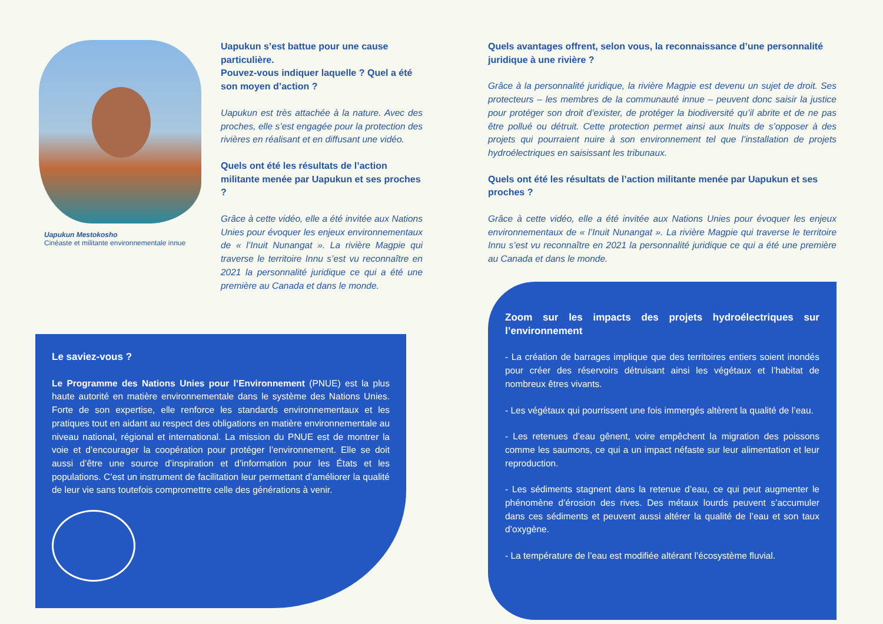Uapukun Mestokosho
Cinéaste et militante environnementale innue
Uapukun s’est battue pour une cause particulière.
Pouvez-vous indiquer laquelle ? Quel a été son moyen d’action ?
Uapukun est très attachée à la nature. Avec des proches, elle s’est engagée pour la protection des rivières en réalisant et en diffusant une vidéo.
Quels ont été les résultats de l’action militante menée par Uapukun et ses proches ?
Grâce à cette vidéo, elle a été invitée aux Nations Unies pour évoquer les enjeux environnementaux de « l’Inuit Nunangat ». La rivière Magpie qui traverse le territoire Innu s’est vu reconnaître en 2021 la personnalité juridique ce qui a été une première au Canada et dans le monde.
Le saviez-vous ?
Le Programme des Nations Unies pour l’Environnement (PNUE) est la plus haute autorité en matière environnementale dans le système des Nations Unies. Forte de son expertise, elle renforce les standards environnementaux et les pratiques tout en aidant au respect des obligations en matière environnementale au niveau national, régional et international. La mission du PNUE est de montrer la voie et d’encourager la coopération pour protéger l’environnement. Elle se doit aussi d’être une source d’inspiration et d’information pour les États et les populations. C’est un instrument de facilitation leur permettant d’améliorer la qualité de leur vie sans toutefois compromettre celle des générations à venir.
Quels avantages offrent, selon vous, la reconnaissance d’une personnalité juridique à une rivière ?
Grâce à la personnalité juridique, la rivière Magpie est devenu un sujet de droit. Ses protecteurs – les membres de la communauté innue – peuvent donc saisir la justice pour protéger son droit d’exister, de protéger la biodiversité qu’il abrite et de ne pas être pollué ou détruit. Cette protection permet ainsi aux Inuits de s’opposer à des projets qui pourraient nuire à son environnement tel que l’installation de projets hydroélectriques en saisissant les tribunaux.
Quels ont été les résultats de l’action militante menée par Uapukun et ses proches ?
Grâce à cette vidéo, elle a été invitée aux Nations Unies pour évoquer les enjeux environnementaux de « l’Inuit Nunangat ». La rivière Magpie qui traverse le territoire Innu s’est vu reconnaître en 2021 la personnalité juridique ce qui a été une première au Canada et dans le monde.
Zoom sur les impacts des projets hydroélectriques sur l’environnement
- La création de barrages implique que des territoires entiers soient inondés pour créer des réservoirs détruisant ainsi les végétaux et l’habitat de nombreux êtres vivants.
- Les végétaux qui pourrissent une fois immergés altèrent la qualité de l’eau.
- Les retenues d’eau gênent, voire empêchent la migration des poissons comme les saumons, ce qui a un impact néfaste sur leur alimentation et leur reproduction.
- Les sédiments stagnent dans la retenue d’eau, ce qui peut augmenter le phénomène d’érosion des rives. Des métaux lourds peuvent s’accumuler dans ces sédiments et peuvent aussi altérer la qualité de l’eau et son taux d’oxygène.
- La température de l’eau est modifiée altérant l’écosystème fluvial.